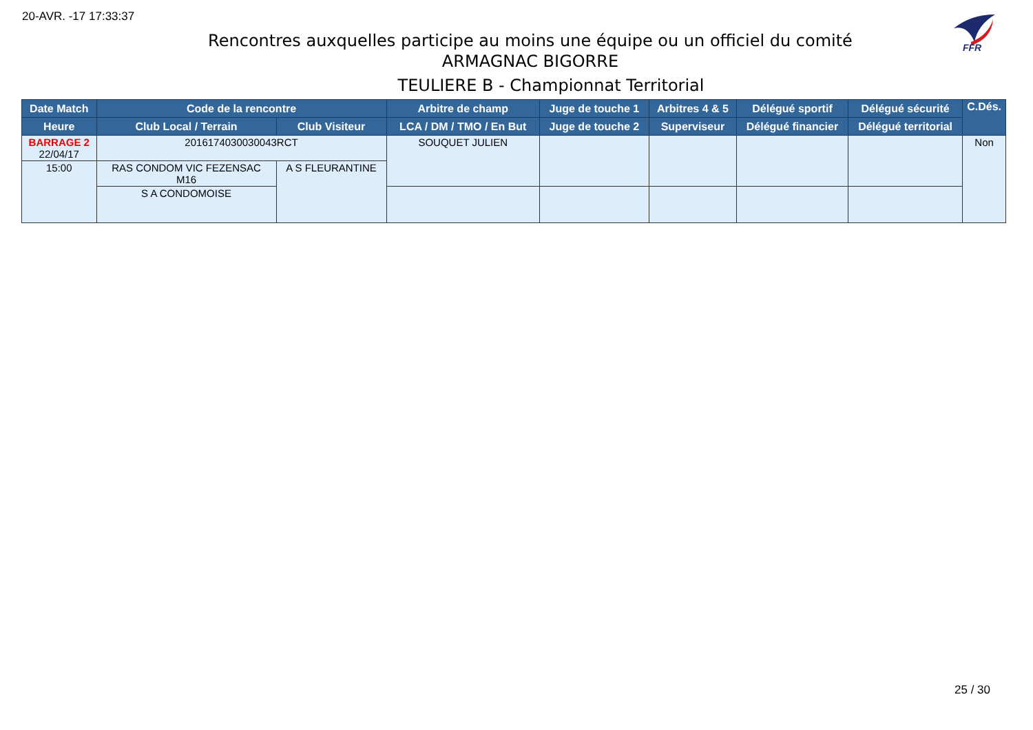20-AVR. -17 17:33:37
FFR
Rencontres auxquelles participe au moins une équipe ou un officiel du comité
ARMAGNAC BIGORRE
TEULIERE B - Championnat Territorial
| Date Match | Code de la rencontre | | Arbitre de champ | Juge de touche 1 | Arbitres 4 & 5 | Délégué sportif | Délégué sécurité | C.Dés. |
| --- | --- | --- | --- | --- | --- | --- | --- | --- |
| Heure | Club Local / Terrain | Club Visiteur | LCA / DM / TMO / En But | Juge de touche 2 | Superviseur | Délégué financier | Délégué territorial | |
| BARRAGE 2 22/04/17 | 2016174030030043RCT | | SOUQUET JULIEN | | | | | Non |
| 15:00 | RAS CONDOM VIC FEZENSAC M16 | A S FLEURANTINE | | | | | | |
| | S A CONDOMOISE | | | | | | | |
25 / 30